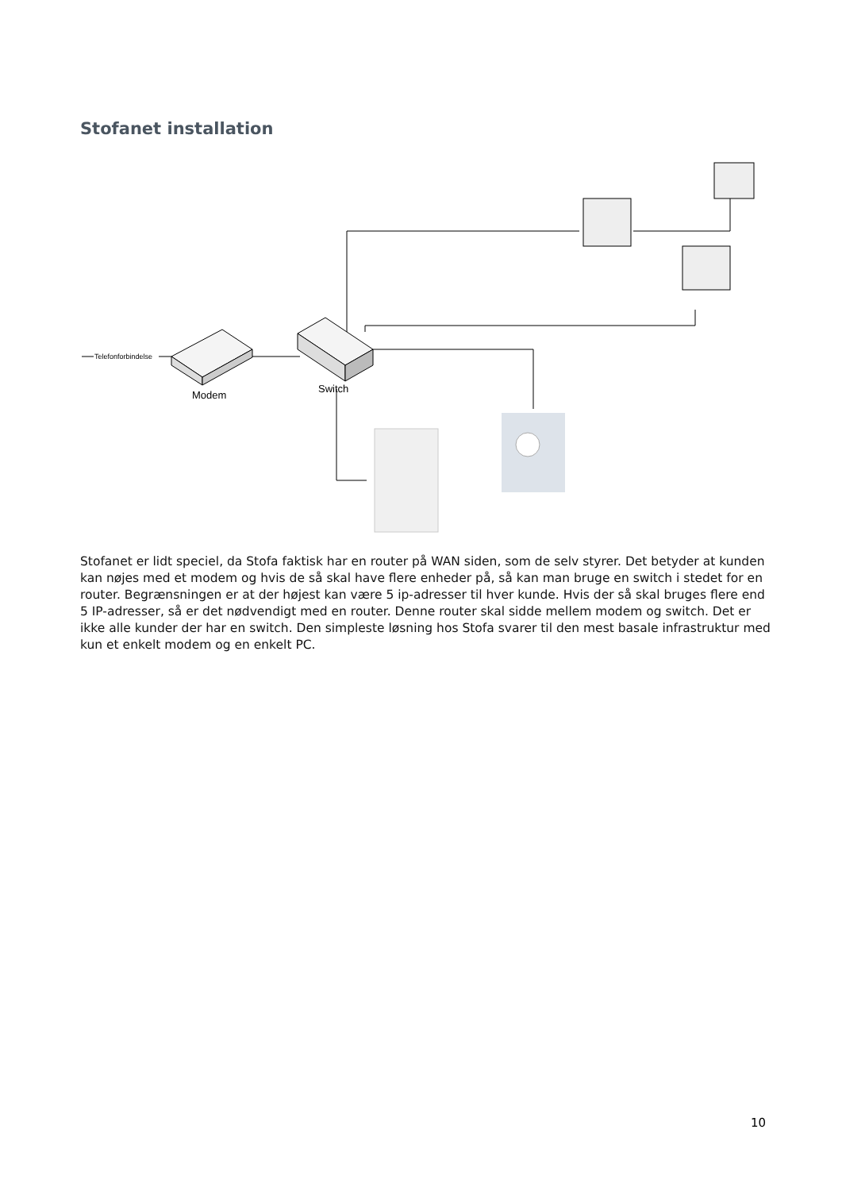Stofanet installation
Telefonforbindelse
Modem
Switch
Stofanet er lidt speciel, da Stofa faktisk har en router på WAN siden, som de selv styrer. Det betyder at kunden kan nøjes med et modem og hvis de så skal have flere enheder på, så kan man bruge en switch i stedet for en router. Begrænsningen er at der højest kan være 5 ip-adresser til hver kunde. Hvis der så skal bruges flere end 5 IP-adresser, så er det nødvendigt med en router. Denne router skal sidde mellem modem og switch. Det er ikke alle kunder der har en switch. Den simpleste løsning hos Stofa svarer til den mest basale infrastruktur med kun et enkelt modem og en enkelt PC.
10